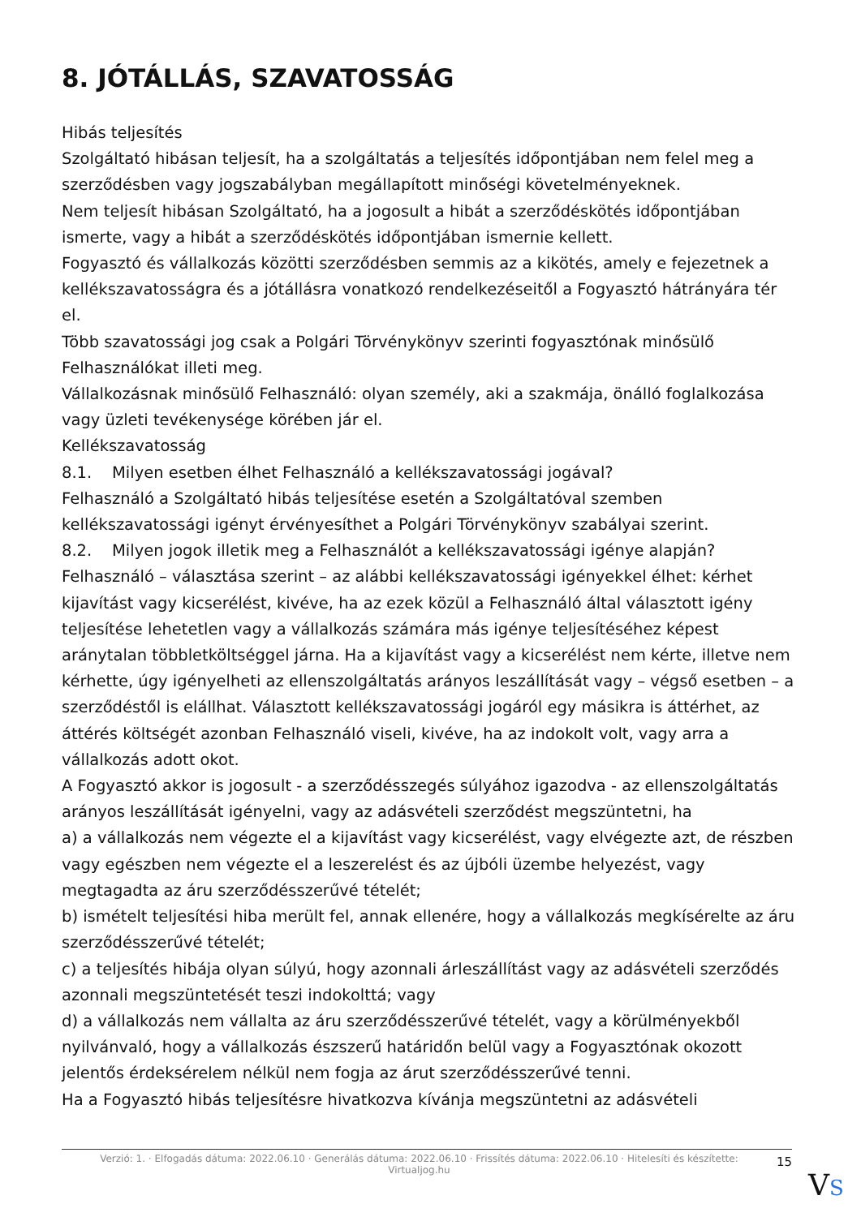8. JÓTÁLLÁS, SZAVATOSSÁG
Hibás teljesítés
Szolgáltató hibásan teljesít, ha a szolgáltatás a teljesítés időpontjában nem felel meg a szerződésben vagy jogszabályban megállapított minőségi követelményeknek.
Nem teljesít hibásan Szolgáltató, ha a jogosult a hibát a szerződéskötés időpontjában ismerte, vagy a hibát a szerződéskötés időpontjában ismernie kellett.
Fogyasztó és vállalkozás közötti szerződésben semmis az a kikötés, amely e fejezetnek a kellékszavatosságra és a jótállásra vonatkozó rendelkezéseitől a Fogyasztó hátrányára tér el.
Több szavatossági jog csak a Polgári Törvénykönyv szerinti fogyasztónak minősülő Felhasználókat illeti meg.
Vállalkozásnak minősülő Felhasználó: olyan személy, aki a szakmája, önálló foglalkozása vagy üzleti tevékenysége körében jár el.
Kellékszavatosság
8.1. Milyen esetben élhet Felhasználó a kellékszavatossági jogával?
Felhasználó a Szolgáltató hibás teljesítése esetén a Szolgáltatóval szemben kellékszavatossági igényt érvényesíthet a Polgári Törvénykönyv szabályai szerint.
8.2. Milyen jogok illetik meg a Felhasználót a kellékszavatossági igénye alapján?
Felhasználó – választása szerint – az alábbi kellékszavatossági igényekkel élhet: kérhet kijavítást vagy kicserélést, kivéve, ha az ezek közül a Felhasználó által választott igény teljesítése lehetetlen vagy a vállalkozás számára más igénye teljesítéséhez képest aránytalan többletköltséggel járna. Ha a kijavítást vagy a kicserélést nem kérte, illetve nem kérhette, úgy igényelheti az ellenszolgáltatás arányos leszállítását vagy – végső esetben – a szerződéstől is elállhat. Választott kellékszavatossági jogáról egy másikra is áttérhet, az áttérés költségét azonban Felhasználó viseli, kivéve, ha az indokolt volt, vagy arra a vállalkozás adott okot.
A Fogyasztó akkor is jogosult - a szerződésszegés súlyához igazodva - az ellenszolgáltatás arányos leszállítását igényelni, vagy az adásvételi szerződést megszüntetni, ha
a) a vállalkozás nem végezte el a kijavítást vagy kicserélést, vagy elvégezte azt, de részben vagy egészben nem végezte el a leszerelést és az újbóli üzembe helyezést, vagy megtagadta az áru szerződésszerűvé tételét;
b) ismételt teljesítési hiba merült fel, annak ellenére, hogy a vállalkozás megkísérelte az áru szerződésszerűvé tételét;
c) a teljesítés hibája olyan súlyú, hogy azonnali árleszállítást vagy az adásvételi szerződés azonnali megszüntetését teszi indokolttá; vagy
d) a vállalkozás nem vállalta az áru szerződésszerűvé tételét, vagy a körülményekből nyilvánvaló, hogy a vállalkozás észszerű határidőn belül vagy a Fogyasztónak okozott jelentős érdeksérelem nélkül nem fogja az árut szerződésszerűvé tenni.
Ha a Fogyasztó hibás teljesítésre hivatkozva kívánja megszüntetni az adásvételi
Verzió: 1. · Elfogadás dátuma: 2022.06.10 · Generálás dátuma: 2022.06.10 · Frissítés dátuma: 2022.06.10 · Hitelesíti és készítette: Virtualjog.hu
15
VS